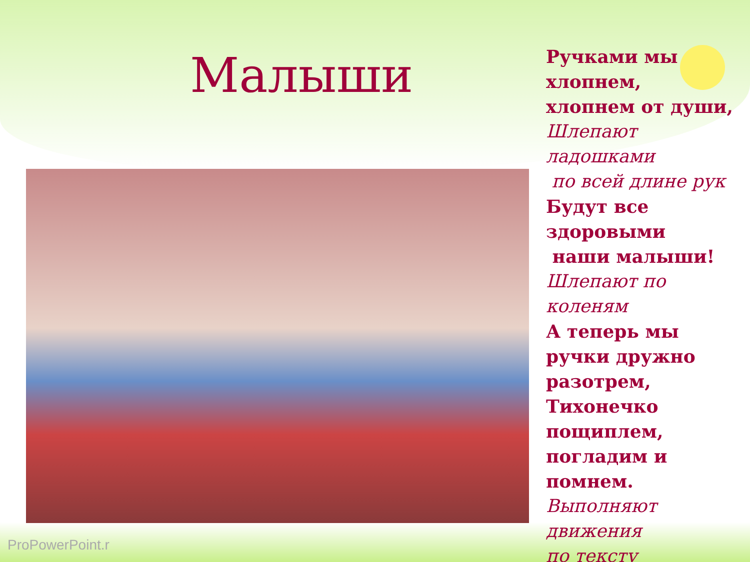Малыши
Ручками мы хлопнем,
хлопнем от души,
Шлепают ладошками
по всей длине рук
Будут все здоровыми
наши малыши!
Шлепают по коленям
А теперь мы ручки дружно разотрем,
Тихонечко пощиплем, погладим и помнем.
Выполняют движения
по тексту
ProPowerPoint.r